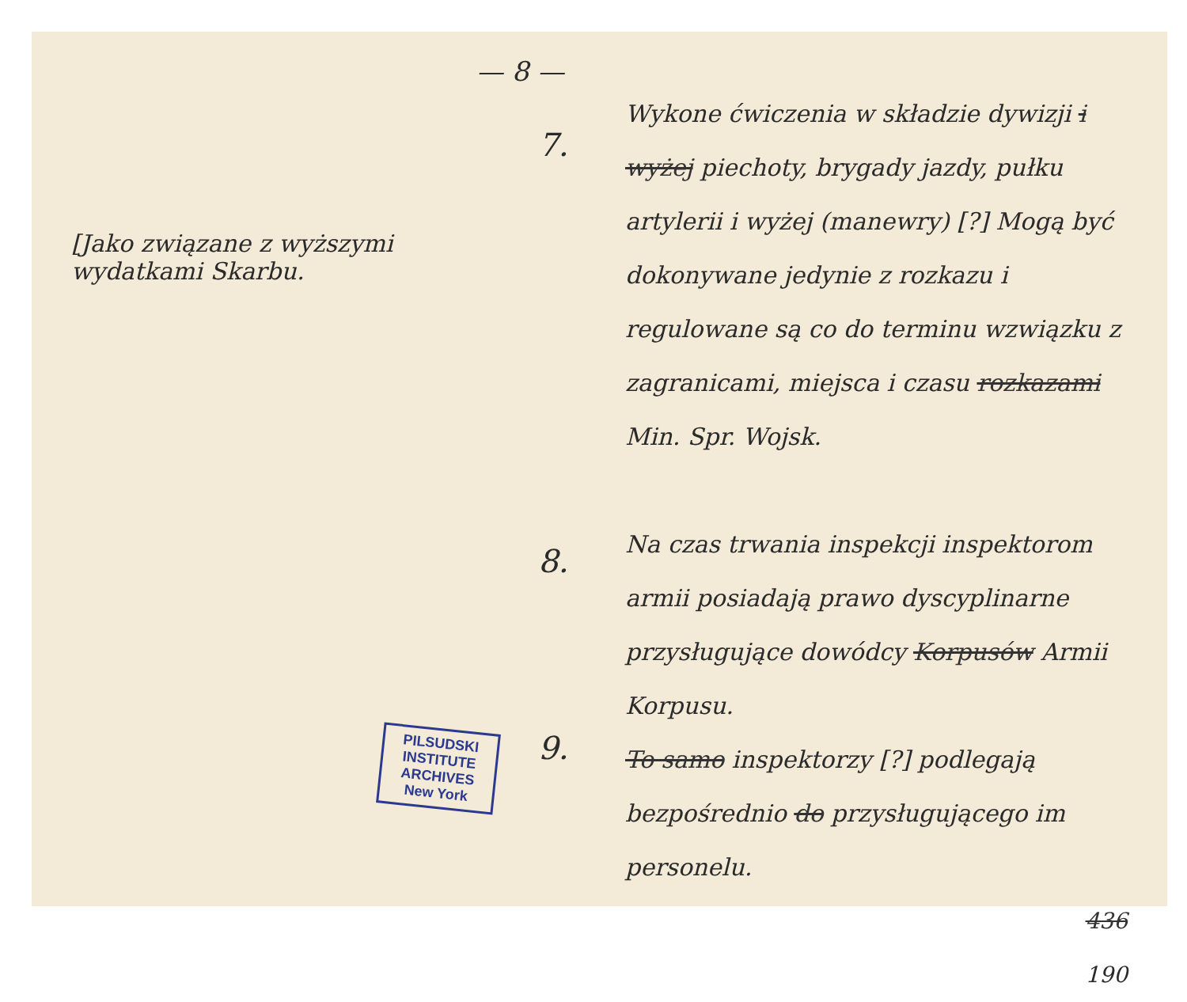— 8 —
[Jako związane z wyższymi wydatkami Skarbu.
PILSUDSKI INSTITUTE ARCHIVES New York
7.
8.
9.
Wykone ćwiczenia w składzie dywizji i wyżej piechoty, brygady jazdy, pułku artylerii i wyżej (manewry) [?] Mogą być dokonywane jedynie z rozkazu i regulowane są co do terminu wzwiązku z zagranicami, miejsca i czasu rozkazami Min. Spr. Wojsk.
Na czas trwania inspekcji inspektorom armii posiadają prawo dyscyplinarne przysługujące dowódcy Korpusów Armii Korpusu.
To samo inspektorzy [?] podlegają bezpośrednio do przysługującego im personelu.
436
190